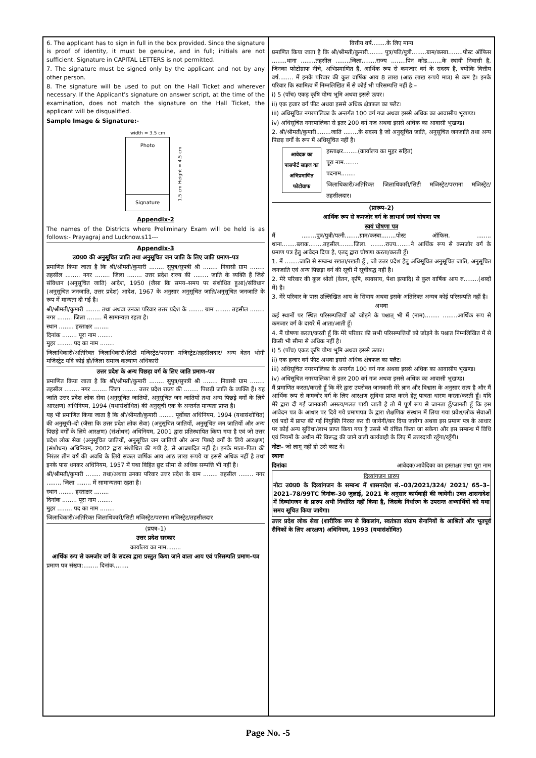6. The applicant has to sign in full in the box provided. Since the signature is proof of identity, it must be genuine, and in full; initials are not sufficient. Signature in CAPITAL LETTERS is not permitted.
7. The signature must be signed only by the applicant and not by any other person.
8. The signature will be used to put on the Hall Ticket and wherever necessary. If the Applicant's signature on answer script, at the time of the examination, does not match the signature on the Hall Ticket, the applicant will be disqualified.
Sample Image & Signature:-
width = 3.5 cm
Photo
Signature
1.5 cm Height = 4.5 cm
Appendix-2
The names of the Districts where Preliminary Exam will be held is as follows:- Prayagraj and Lucknow.s11---
Appendix-3
उ0प्र0 की अनुसूचित जाति तथा अनुसूचित जन जाति के लिए जाति प्रमाण–पत्र
प्रमाणित किया जाता है कि श्री/श्रीमती/कुमारी ........ सुपुत्र/सुपत्री श्री ........ निवासी ग्राम ........ तहसील ........ नगर ........ जिला ........ उत्तर प्रदेश राज्य की ........ जाति के व्यक्ति हैं जिसे संविधान (अनुसूचित जाति) आदेश, 1950 (जैसा कि समय–समय पर संशोधित हुआ)/संविधान (अनुसूचित जनजाति, उत्तर प्रदेश) आदेश, 1967 के अनुसार अनुसूचित जाति/अनुसूचित जनजाति के रूप में मान्यता दी गई है।
श्री/श्रीमती/कुमारी ........ तथा अथवा उनका परिवार उत्तर प्रदेश के ........ ग्राम ........ तहसील ........ नगर ........ जिला ........ में सामान्यता रहता है।
स्थान ........ हस्ताक्षर ........
दिनांक ........ पूरा नाम ........
मुहर ........ पद का नाम ........
जिलाधिकारी/अतिरिक्त जिलाधिकारी/सिटी मजिस्ट्रेट/परगना मजिस्ट्रेट/तहसीलदार/ अन्य वेतन भोगी मजिस्ट्रेट यदि कोई हो/जिला समाज कल्याण अधिकारी
उत्तर प्रदेश के अन्य पिछड़ा वर्ग के लिए जाति प्रमाण–पत्र
प्रमाणित किया जाता है कि श्री/श्रीमती/कुमारी ........ सुपुत्र/सुपत्री श्री ........ निवासी ग्राम ........ तहसील ........ नगर ........ जिला ........ उत्तर प्रदेश राज्य की ........ पिछड़ी जाति के व्यक्ति हैं। यह जाति उत्तर प्रदेश लोक सेवा (अनुसूचित जातियों, अनुसूचित जन जातियों तथा अन्य पिछड़े वर्गों के लिये आरक्षण) अधिनियम, 1994 (यथासंशोधित) की अनुसूची एक के अन्तर्गत मान्यता प्राप्त है।
यह भी प्रमाणित किया जाता है कि श्री/श्रीमती/कुमारी ........ पूर्वोक्त अधिनियम, 1994 (यथासंशोधित) की अनुसूची–दो (जैसा कि उत्तर प्रदेश लोक सेवा) (अनुसूचित जातियों, अनुसूचित जन जातियों और अन्य पिछड़े वर्गों के लिये आरक्षण) (संशोधन) अधिनियम, 2001 द्वारा प्रतिस्थापित किया गया है एवं जो उत्तर प्रदेश लोक सेवा (अनुसूचित जातियों, अनुसूचित जन जातियों और अन्य पिछड़े वर्गों के लिये आरक्षण) (संशोधन) अधिनियम, 2002 द्वारा संशोधित की गयी है, से आच्छादित नहीं है। इनके माता–पिता की निरंतर तीन वर्ष की अवधि के लिये सकल वार्षिक आय आठ लाख रूपये या इससे अधिक नहीं है तथा इनके पास धनकर अधिनियम, 1957 में यथा विहित छूट सीमा से अधिक सम्पत्ति भी नहीं है।
श्री/श्रीमती/कुमारी ........ तथा/अथवा उनका परिवार उत्तर प्रदेश के ग्राम ........ तहसील ........ नगर ........ जिला ........ में सामान्यतया रहता है।
स्थान ........ हस्ताक्षर ........
दिनांक ........ पूरा नाम ........
मुहर ........ पद का नाम ........
जिलाधिकारी/अतिरिक्त जिलाधिकारी/सिटी मजिस्ट्रेट/परगना मजिस्ट्रेट/तहसीलदार
(प्रपत्र–1)
उत्तर प्रदेश सरकार
कार्यालय का नाम........
आर्थिक रूप से कमजोर वर्ग के सदस्य द्वारा प्रस्तुत किया जाने वाला आय एवं परिसम्पति प्रमाण–पत्र
प्रमाण पत्र संख्या:........ दिनांक........
वित्तीय वर्ष........के लिए मान्य
प्रमाणित किया जाता है कि श्री/श्रीमती/कुमारी........ पुत्र/पति/पुत्री........ग्राम/कस्बा........पोस्ट ऑफिस ........थाना ........तहसील ........जिला........राज्य ........पिन कोड........के स्थायी निवासी है, जिनका फोटोग्राफ नीचे, अभिप्रमाणित है, आर्थिक रूप से कमजार वर्ग के सदस्य है, क्योंकि वित्तीय वर्ष........ में इनके परिवार की कुल वार्षिक आय 8 लाख (आठ लाख रूपये मात्र) से कम है। इनके परिवार कि स्वामित्व में निम्नलिखित में से कोई भी परिसम्पत्ति नहीं है:–
i) 5 (पाँच) एकड़ कृषि योग्य भूमि अथवा इससे ऊपर।
ii) एक हजार वर्ग फीट अथवा इससे अधिक क्षेत्रफल का फ्लैट।
iii) अधिसूचित नगरपालिका के अन्तर्गत 100 वर्ग गज अथवा इससे अधिक का आवासीय भूखण्ड।
iv) अधिसूचित नगरपालिका से इतर 200 वर्ग गज अथवा इससे अधिक का आवासी भूखण्ड।
2. श्री/श्रीमती/कुमारी........जाति ........के सदस्य है जो अनुसूचित जाति, अनुसूचित जनजाति तथा अन्य पिछड़ वर्गों के रूप में अधिसूचित नहीं है।
आवेदक का पासपोर्ट साइज का अभिप्रमाणित फोटोग्राफ
हस्ताक्षर........(कार्यालय का मुहर सहित)
पूरा नाम........
पदनाम........
जिलाधिकारी/अतिरिक्त जिलाधिकारी/सिटी मजिस्ट्रेट/परगना मजिस्ट्रेट/तहसीलदार।
(प्रारूप–2)
आर्थिक रूप से कमजोर वर्ग के लाभार्थ स्वयं घोषणा पत्र
स्वयं घोषणा पत्र
मैं ........पुत्र/पुत्री/पत्नी........ग्राम/कस्बा........पोस्ट ऑफिस. ........ थाना........ब्लाक........तहसील........जिला. ........राज्य........ने आर्थिक रूप से कमजोर वर्ग के प्रमाण पत्र हेतु आवेदन दिया है, एतद् द्वारा घोषणा करता/करती हूँ।
1. मैं ........जाति से सम्बन्ध रखता/रखती हूँ , जो उत्तर प्रदेश हेतु अधिसूचित अनुसूचित जाति, अनुसूचित जनजाति एवं अन्य पिछड़ा वर्ग की सूची में सूचीबद्ध नहीं है।
2. मेरे परिवार की कुल श्रोतों (वेतन, कृषि, व्यवसाय, पेशा इत्यादि) से कुल वार्षिक आय रु........(शब्दों में) है।
3. मेरे परिवार के पास उल्लिखित आय के सिवाय अथवा इसके अतिरिक्त अन्यत्र कोई परिसम्पति नहीं है।
अथवा
कई स्थानों पर स्थित परिसम्पत्तियों को जोड़ने के पश्चात् भी मैं (नाम)........ ........आर्थिक रूप से कमजार वर्ग के दायरे में आता/आती हूँ।
4. मैं घोषणा करता/करती हूँ कि मेरे परिवार की सभी परिसम्पत्तियों को जोड़ने के पश्चात निम्नलिखित में से किसी भी सीमा से अधिक नहीं है।
i) 5 (पाँच) एकड़ कृषि योग्य भूमि अथवा इससे ऊपर।
ii) एक हजार वर्ग फीट अथवा इससे अधिक क्षेत्रफल का फ्लैट।
iii) अधिसूचित नगरपालिका के अन्तर्गत 100 वर्ग गज अथवा इससे अधिक का आवासीय भूखण्ड।
iv) अधिसूचित नगरपालिका से इतर 200 वर्ग गज अथवा इससे अधिक का आवासी भूखण्ड।
मैं प्रमाणित करता/करती हूँ कि मेरे द्वारा उपरोक्त जानकारी मेरे ज्ञान और विश्वास के अनुसार सत्य है और मैं आर्थिक रूप से कमजोर वर्ग के लिए आरक्षण सुविधा प्राप्त करने हेतु पात्रता धारण करता/करती हूँ। यदि मेरे द्वारा दी गई जानकारी असत्य/गलत पायी जाती है तो मैं पूर्ण रूप से जानता हूँ/जानती हूँ कि इस आवेदन पत्र के आधार पर दिये गये प्रमाणपत्र के द्वारा शैक्षणिक संस्थान में लिया गया प्रवेश/लोक सेवाओं एवं पदों में प्राप्त की गई नियुक्ति निरस्त कर दी जायेगी/कर दिया जायेगा अथवा इस प्रमाण पत्र के आधार पर कोई अन्य सुविधा/लाभ प्राप्त किया गया है उससे भी वंचित किया जा सकेगा और इस सम्बन्ध में विधि एवं नियमों के अधीन मेरे विरूद्ध की जाने वाली कार्यवाही के लिए मैं उत्तरदायी रहूँगा/रहूँगी।
नोटः– जो लागू नहीं हो उसे काट दें।
स्थानः
दिनांकः आवेदक/आवेदिका का हस्ताक्षर तथा पूरा नाम
दिव्यांगजन प्रारुप
नोटः उ0प्र0 के दिव्यांगजन के सम्बन्ध में शासनादेश सं.–03/2021/324/ 2021/ 65–3–2021–78/99TC दिनांक–30 जुलाई, 2021 के अनुसार कार्यवाही की जायेगी। उक्त शासनादेश में दिव्यांगजन के प्रारुप अभी निर्धारित नहीं किया है, जिसके निर्धारण के उपरान्त अभ्यार्थियों को यथा समय सूचित किया जायेगा।
उत्तर प्रदेश लोक सेवा (शारीरिक रूप से विकलांग, स्वतंत्रता संग्राम सेनानियों के आश्रितों और भूतपूर्व सैनिकों के लिए आरक्षण) अधिनियम, 1993 (यथासंशोधित)
Page No. -5